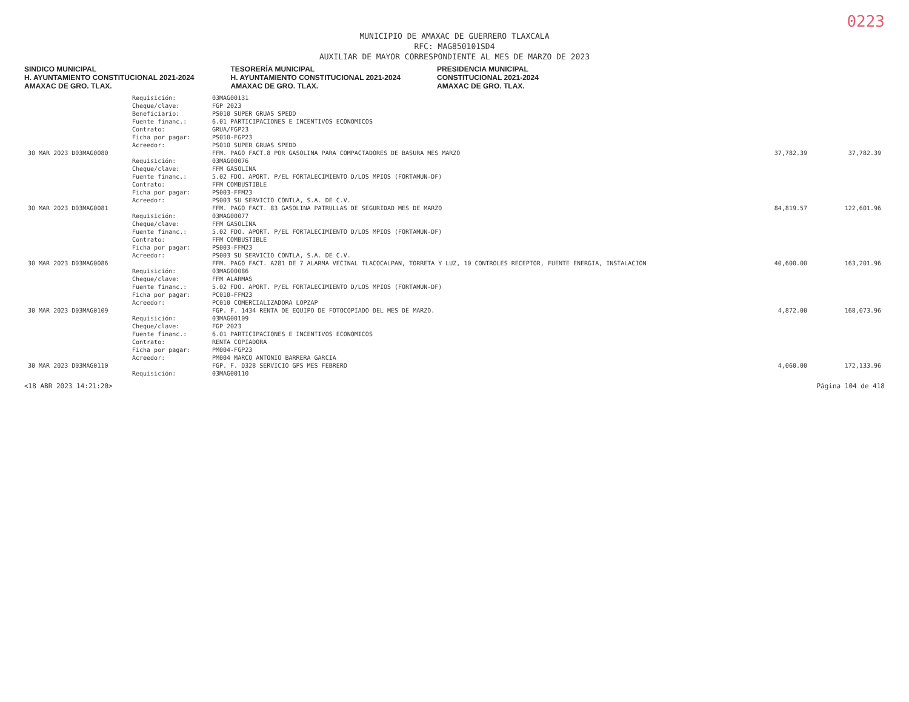0223
MUNICIPIO DE AMAXAC DE GUERRERO TLAXCALA
RFC: MAG850101SD4
AUXILIAR DE MAYOR CORRESPONDIENTE AL MES DE MARZO DE 2023
SINDICO MUNICIPAL
H. AYUNTAMIENTO CONSTITUCIONAL 2021-2024
AMAXAC DE GRO. TLAX.
TESORERÍA MUNICIPAL
H. AYUNTAMIENTO CONSTITUCIONAL 2021-2024
AMAXAC DE GRO. TLAX.
PRESIDENCIA MUNICIPAL
CONSTITUCIONAL 2021-2024
AMAXAC DE GRO. TLAX.
| | Requisición: | 03MAG00131 | | |
| | Cheque/clave: | FGP 2023 | | |
| | Beneficiario: | PS010 SUPER GRUAS SPEDD | | |
| | Fuente financ.: | 6.01 PARTICIPACIONES E INCENTIVOS ECONOMICOS | | |
| | Contrato: | GRUA/FGP23 | | |
| | Ficha por pagar: | PS010-FGP23 | | |
| | Acreedor: | PS010 SUPER GRUAS SPEDD | | |
| 30 MAR 2023 D03MAG0080 | | FFM. PAGO FACT.8 POR GASOLINA PARA COMPACTADORES DE BASURA MES MARZO | 37,782.39 | 37,782.39 |
| | Requisición: | 03MAG00076 | | |
| | Cheque/clave: | FFM GASOLINA | | |
| | Fuente financ.: | 5.02 FDO. APORT. P/EL FORTALECIMIENTO D/LOS MPIOS (FORTAMUN-DF) | | |
| | Contrato: | FFM COMBUSTIBLE | | |
| | Ficha por pagar: | PS003-FFM23 | | |
| | Acreedor: | PS003 SU SERVICIO CONTLA, S.A. DE C.V. | | |
| 30 MAR 2023 D03MAG0081 | | FFM. PAGO FACT. 83 GASOLINA PATRULLAS DE SEGURIDAD MES DE MARZO | 84,819.57 | 122,601.96 |
| | Requisición: | 03MAG00077 | | |
| | Cheque/clave: | FFM GASOLINA | | |
| | Fuente financ.: | 5.02 FDO. APORT. P/EL FORTALECIMIENTO D/LOS MPIOS (FORTAMUN-DF) | | |
| | Contrato: | FFM COMBUSTIBLE | | |
| | Ficha por pagar: | PS003-FFM23 | | |
| | Acreedor: | PS003 SU SERVICIO CONTLA, S.A. DE C.V. | | |
| 30 MAR 2023 D03MAG0086 | | FFM. PAGO FACT. A281 DE 7 ALARMA VECINAL TLACOCALPAN, TORRETA Y LUZ, 10 CONTROLES RECEPTOR, FUENTE ENERGIA, INSTALACION | 40,600.00 | 163,201.96 |
| | Requisición: | 03MAG00086 | | |
| | Cheque/clave: | FFM ALARMAS | | |
| | Fuente financ.: | 5.02 FDO. APORT. P/EL FORTALECIMIENTO D/LOS MPIOS (FORTAMUN-DF) | | |
| | Ficha por pagar: | PC010-FFM23 | | |
| | Acreedor: | PC010 COMERCIALIZADORA LOPZAP | | |
| 30 MAR 2023 D03MAG0109 | | FGP. F. 1434 RENTA DE EQUIPO DE FOTOCOPIADO DEL MES DE MARZO. | 4,872.00 | 168,073.96 |
| | Requisición: | 03MAG00109 | | |
| | Cheque/clave: | FGP 2023 | | |
| | Fuente financ.: | 6.01 PARTICIPACIONES E INCENTIVOS ECONOMICOS | | |
| | Contrato: | RENTA COPIADORA | | |
| | Ficha por pagar: | PM004-FGP23 | | |
| | Acreedor: | PM004 MARCO ANTONIO BARRERA GARCIA | | |
| 30 MAR 2023 D03MAG0110 | | FGP. F. D328 SERVICIO GPS MES FEBRERO | 4,060.00 | 172,133.96 |
| | Requisición: | 03MAG00110 | | |
<18 ABR 2023 14:21:20> Página 104 de 418